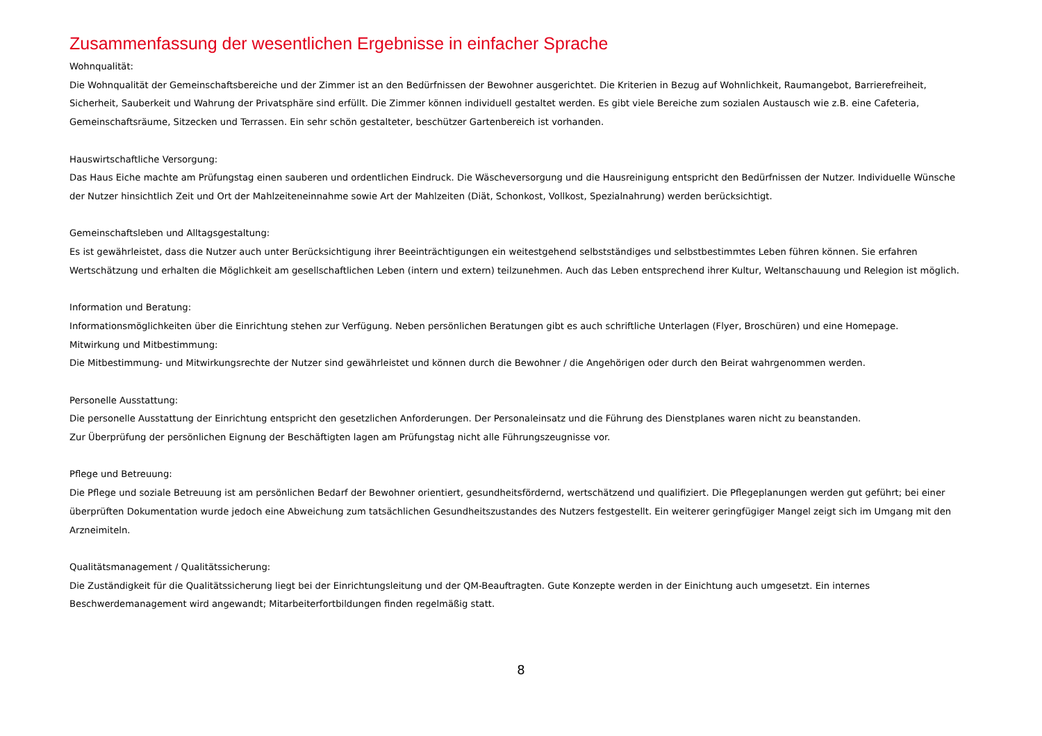Zusammenfassung der wesentlichen Ergebnisse in einfacher Sprache
Wohnqualität:
Die Wohnqualität der Gemeinschaftsbereiche und der Zimmer ist an den Bedürfnissen der Bewohner ausgerichtet. Die Kriterien in Bezug auf Wohnlichkeit, Raumangebot, Barrierefreiheit, Sicherheit, Sauberkeit und Wahrung der Privatsphäre sind erfüllt. Die Zimmer können individuell gestaltet werden. Es gibt viele Bereiche zum sozialen Austausch wie z.B. eine Cafeteria, Gemeinschaftsräume, Sitzecken und Terrassen. Ein sehr schön gestalteter, beschützer Gartenbereich ist vorhanden.
Hauswirtschaftliche Versorgung:
Das Haus Eiche machte am Prüfungstag einen sauberen und ordentlichen Eindruck. Die Wäscheversorgung und die Hausreinigung entspricht den Bedürfnissen der Nutzer. Individuelle Wünsche der Nutzer hinsichtlich Zeit und Ort der Mahlzeiteneinnahme sowie Art der Mahlzeiten (Diät, Schonkost, Vollkost, Spezialnahrung) werden berücksichtigt.
Gemeinschaftsleben und Alltagsgestaltung:
Es ist gewährleistet, dass die Nutzer auch unter Berücksichtigung ihrer Beeinträchtigungen ein weitestgehend selbstständiges und selbstbestimmtes Leben führen können. Sie erfahren Wertschätzung und erhalten die Möglichkeit am gesellschaftlichen Leben (intern und extern) teilzunehmen. Auch das Leben entsprechend ihrer Kultur, Weltanschauung und Relegion ist möglich.
Information und Beratung:
Informationsmöglichkeiten über die Einrichtung stehen zur Verfügung. Neben persönlichen Beratungen gibt es auch schriftliche Unterlagen (Flyer, Broschüren) und eine Homepage.
Mitwirkung und Mitbestimmung:
Die Mitbestimmung- und Mitwirkungsrechte der Nutzer sind gewährleistet und können durch die Bewohner / die Angehörigen oder durch den Beirat wahrgenommen werden.
Personelle Ausstattung:
Die personelle Ausstattung der Einrichtung entspricht den gesetzlichen Anforderungen. Der Personaleinsatz und die Führung des Dienstplanes waren nicht zu beanstanden.
Zur Überprüfung der persönlichen Eignung der Beschäftigten lagen am Prüfungstag nicht alle Führungszeugnisse vor.
Pflege und Betreuung:
Die Pflege und soziale Betreuung ist am persönlichen Bedarf der Bewohner orientiert, gesundheitsfördernd, wertschätzend und qualifiziert. Die Pflegeplanungen werden gut geführt; bei einer überprüften Dokumentation wurde jedoch eine Abweichung zum tatsächlichen Gesundheitszustandes des Nutzers festgestellt. Ein weiterer geringfügiger Mangel zeigt sich im Umgang mit den Arzneimiteln.
Qualitätsmanagement / Qualitätssicherung:
Die Zuständigkeit für die Qualitätssicherung liegt bei der Einrichtungsleitung und der QM-Beauftragten. Gute Konzepte werden in der Einichtung auch umgesetzt. Ein internes Beschwerdemanagement wird angewandt; Mitarbeiterfortbildungen finden regelmäßig statt.
8